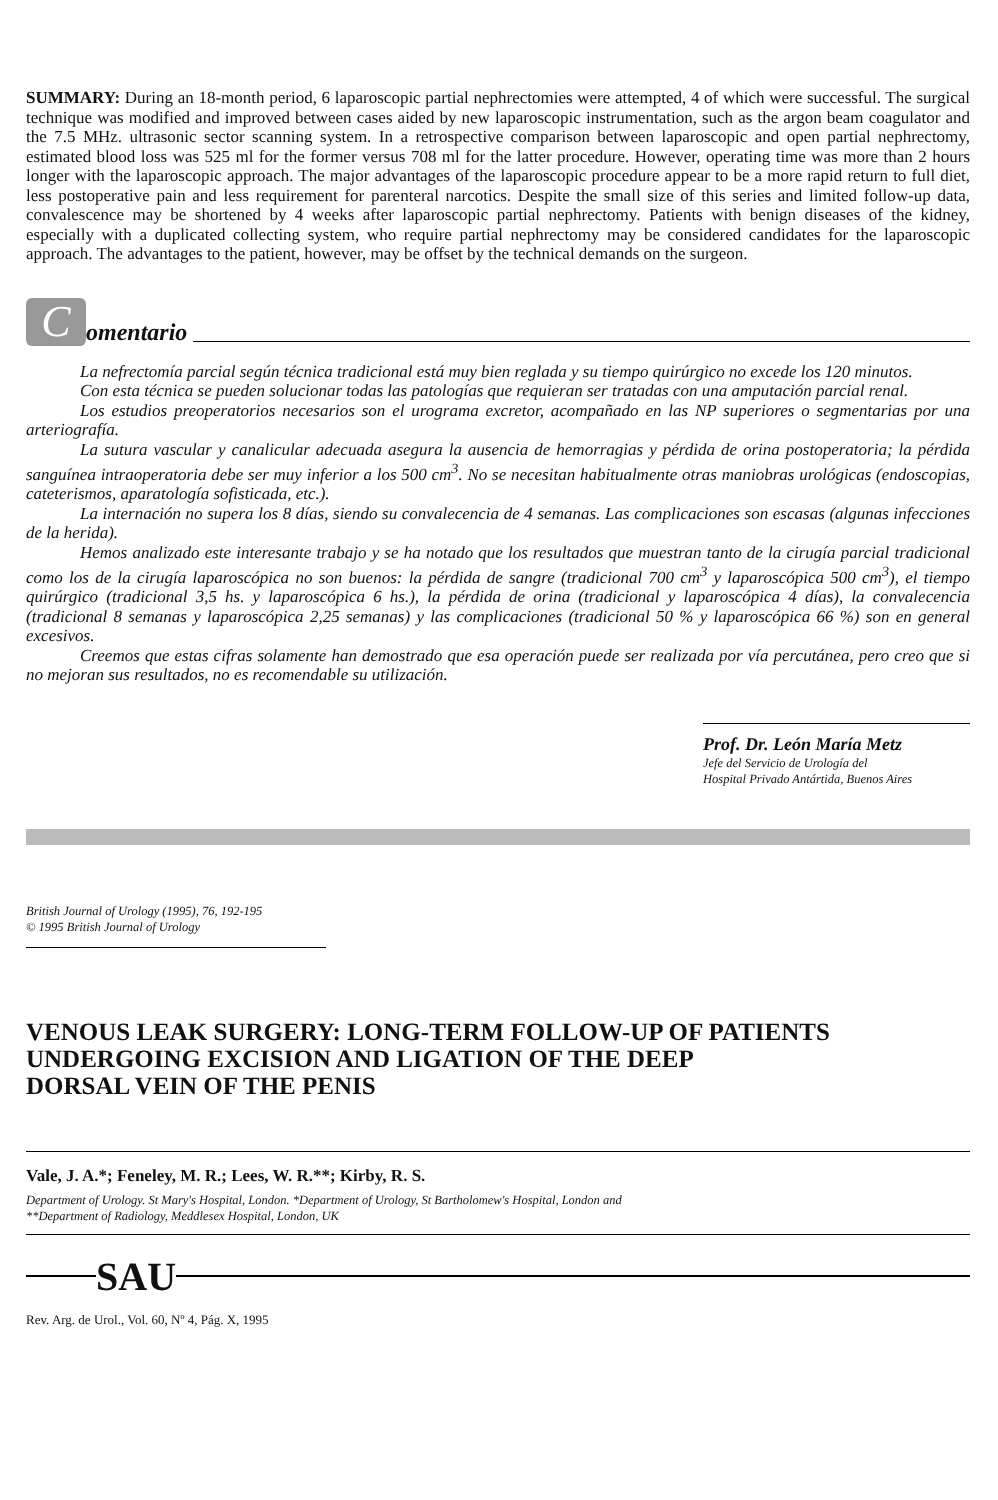SUMMARY: During an 18-month period, 6 laparoscopic partial nephrectomies were attempted, 4 of which were successful. The surgical technique was modified and improved between cases aided by new laparoscopic instrumentation, such as the argon beam coagulator and the 7.5 MHz. ultrasonic sector scanning system. In a retrospective comparison between laparoscopic and open partial nephrectomy, estimated blood loss was 525 ml for the former versus 708 ml for the latter procedure. However, operating time was more than 2 hours longer with the laparoscopic approach. The major advantages of the laparoscopic procedure appear to be a more rapid return to full diet, less postoperative pain and less requirement for parenteral narcotics. Despite the small size of this series and limited follow-up data, convalescence may be shortened by 4 weeks after laparoscopic partial nephrectomy. Patients with benign diseases of the kidney, especially with a duplicated collecting system, who require partial nephrectomy may be considered candidates for the laparoscopic approach. The advantages to the patient, however, may be offset by the technical demands on the surgeon.
C
omentario
La nefrectomía parcial según técnica tradicional está muy bien reglada y su tiempo quirúrgico no excede los 120 minutos.
Con esta técnica se pueden solucionar todas las patologías que requieran ser tratadas con una amputación parcial renal.
Los estudios preoperatorios necesarios son el urograma excretor, acompañado en las NP superiores o segmentarias por una arteriografía.
La sutura vascular y canalicular adecuada asegura la ausencia de hemorragias y pérdida de orina postoperatoria; la pérdida sanguínea intraoperatoria debe ser muy inferior a los 500 cm<sup>3</sup>. No se necesitan habitualmente otras maniobras urológicas (endoscopias, cateterismos, aparatología sofisticada, etc.).
La internación no supera los 8 días, siendo su convalecencia de 4 semanas. Las complicaciones son escasas (algunas infecciones de la herida).
Hemos analizado este interesante trabajo y se ha notado que los resultados que muestran tanto de la cirugía parcial tradicional como los de la cirugía laparoscópica no son buenos: la pérdida de sangre (tradicional 700 cm<sup>3</sup> y laparoscópica 500 cm<sup>3</sup>), el tiempo quirúrgico (tradicional 3,5 hs. y laparoscópica 6 hs.), la pérdida de orina (tradicional y laparoscópica 4 días), la convalecencia (tradicional 8 semanas y laparoscópica 2,25 semanas) y las complicaciones (tradicional 50 % y laparoscópica 66 %) son en general excesivos.
Creemos que estas cifras solamente han demostrado que esa operación puede ser realizada por vía percutánea, pero creo que si no mejoran sus resultados, no es recomendable su utilización.
Prof. Dr. León María Metz
Jefe del Servicio de Urología del
Hospital Privado Antártida, Buenos Aires
British Journal of Urology (1995), 76, 192-195
© 1995 British Journal of Urology
VENOUS LEAK SURGERY: LONG-TERM FOLLOW-UP OF PATIENTS
UNDERGOING EXCISION AND LIGATION OF THE DEEP
DORSAL VEIN OF THE PENIS
Vale, J. A.*; Feneley, M. R.; Lees, W. R.**; Kirby, R. S.
Department of Urology. St Mary's Hospital, London. *Department of Urology, St Bartholomew's Hospital, London and
**Department of Radiology, Meddlesex Hospital, London, UK
SAU
Rev. Arg. de Urol., Vol. 60, Nº 4, Pág. X, 1995